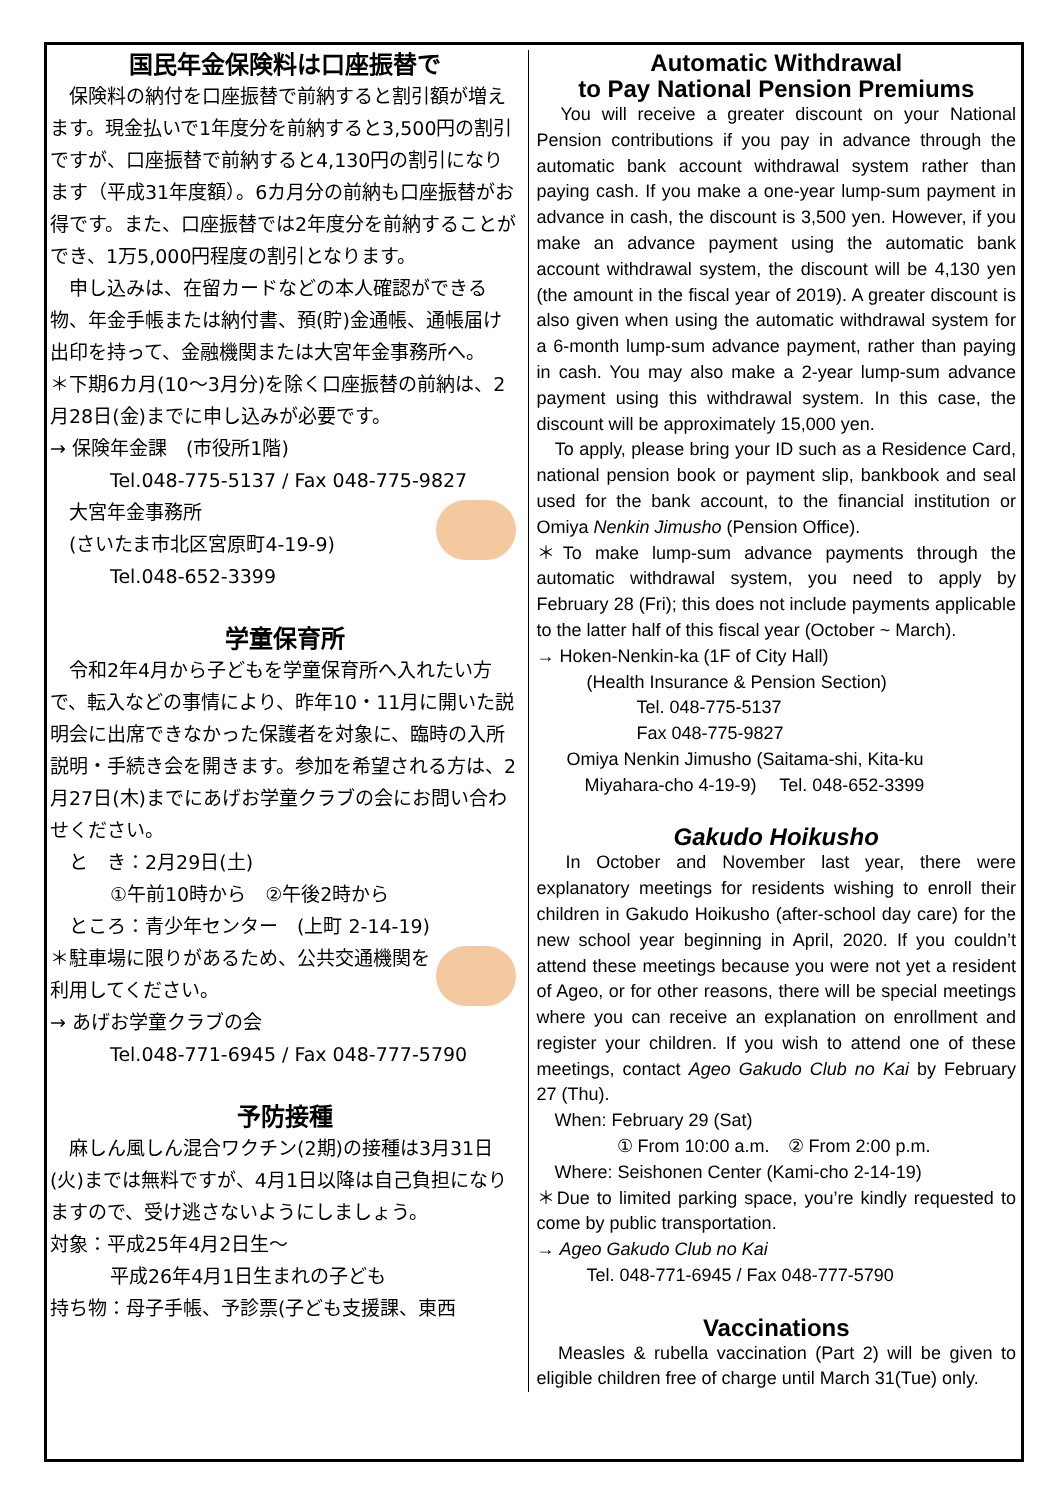国民年金保険料は口座振替で
　保険料の納付を口座振替で前納すると割引額が増えます。現金払いで1年度分を前納すると3,500円の割引ですが、口座振替で前納すると4,130円の割引になります（平成31年度額）。6カ月分の前納も口座振替がお得です。また、口座振替では2年度分を前納することができ、1万5,000円程度の割引となります。
　申し込みは、在留カードなどの本人確認ができる物、年金手帳または納付書、預(貯)金通帳、通帳届け出印を持って、金融機関または大宮年金事務所へ。
＊下期6カ月(10〜3月分)を除く口座振替の前納は、2月28日(金)までに申し込みが必要です。
→ 保険年金課　(市役所1階)
Tel.048-775-5137 / Fax 048-775-9827
　大宮年金事務所
　(さいたま市北区宮原町4-19-9)
Tel.048-652-3399
学童保育所
　令和2年4月から子どもを学童保育所へ入れたい方で、転入などの事情により、昨年10・11月に開いた説明会に出席できなかった保護者を対象に、臨時の入所説明・手続き会を開きます。参加を希望される方は、2月27日(木)までにあげお学童クラブの会にお問い合わせください。
　と　き：2月29日(土)
①午前10時から　②午後2時から
　ところ：青少年センター　(上町 2-14-19)
＊駐車場に限りがあるため、公共交通機関を利用してください。
→ あげお学童クラブの会
Tel.048-771-6945 / Fax 048-777-5790
予防接種
　麻しん風しん混合ワクチン(2期)の接種は3月31日(火)までは無料ですが、4月1日以降は自己負担になりますので、受け逃さないようにしましょう。
対象：平成25年4月2日生〜
平成26年4月1日生まれの子ども
持ち物：母子手帳、予診票(子ども支援課、東西
Automatic Withdrawal
to Pay National Pension Premiums
　You will receive a greater discount on your National Pension contributions if you pay in advance through the automatic bank account withdrawal system rather than paying cash. If you make a one-year lump-sum payment in advance in cash, the discount is 3,500 yen. However, if you make an advance payment using the automatic bank account withdrawal system, the discount will be 4,130 yen (the amount in the fiscal year of 2019). A greater discount is also given when using the automatic withdrawal system for a 6-month lump-sum advance payment, rather than paying in cash. You may also make a 2-year lump-sum advance payment using this withdrawal system. In this case, the discount will be approximately 15,000 yen.
　To apply, please bring your ID such as a Residence Card, national pension book or payment slip, bankbook and seal used for the bank account, to the financial institution or Omiya Nenkin Jimusho (Pension Office).
＊To make lump-sum advance payments through the automatic withdrawal system, you need to apply by February 28 (Fri); this does not include payments applicable to the latter half of this fiscal year (October ~ March).
→ Hoken-Nenkin-ka (1F of City Hall)
(Health Insurance & Pension Section)
Tel. 048-775-5137
Fax 048-775-9827
Omiya Nenkin Jimusho (Saitama-shi, Kita-ku
　Miyahara-cho 4-19-9)　 Tel. 048-652-3399
Gakudo Hoikusho
　In October and November last year, there were explanatory meetings for residents wishing to enroll their children in Gakudo Hoikusho (after-school day care) for the new school year beginning in April, 2020. If you couldn’t attend these meetings because you were not yet a resident of Ageo, or for other reasons, there will be special meetings where you can receive an explanation on enrollment and register your children. If you wish to attend one of these meetings, contact Ageo Gakudo Club no Kai by February 27 (Thu).
　When: February 29 (Sat)
① From 10:00 a.m.　② From 2:00 p.m.
　Where: Seishonen Center (Kami-cho 2-14-19)
＊Due to limited parking space, you’re kindly requested to come by public transportation.
→ Ageo Gakudo Club no Kai
Tel. 048-771-6945 / Fax 048-777-5790
Vaccinations
　Measles & rubella vaccination (Part 2) will be given to eligible children free of charge until March 31(Tue) only.